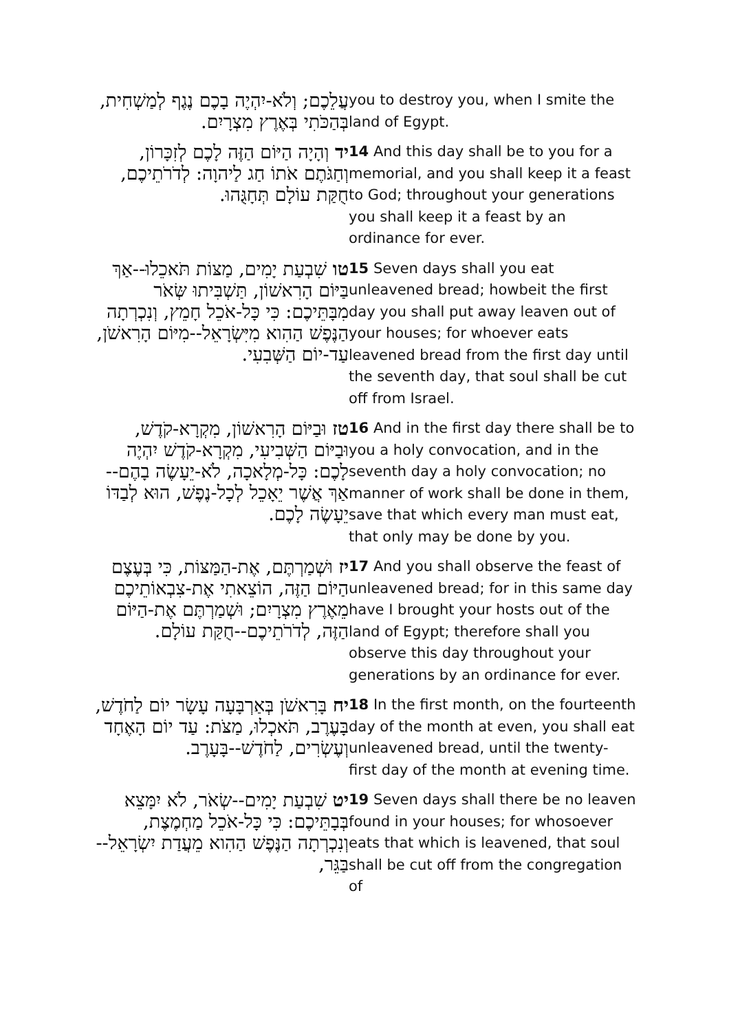| עֲלֵכֶם; וְלֹא-יִהְיֶה בָכֶם נֶגֶף לְמַשְׁחִית, בְּהַכֹּתִי בְּאֶרֶץ מִצְרָיִם. | you to destroy you, when I smite the land of Egypt. |
| יד וְהָיָה הַיּוֹם הַזֶּה לָכֶם לְזִכָּרוֹן, וְחַגֹּתֶם אֹתוֹ חַג לַיהוָה: לְדֹרֹתֵיכֶם, חֻקַּת עוֹלָם תְּחָגֻּהוּ. | 14 And this day shall be to you for a memorial, and you shall keep it a feast to God; throughout your generations you shall keep it a feast by an ordinance for ever. |
| טו שִׁבְעַת יָמִים, מַצּוֹת תֹּאכֵלוּ--אַךְ בַּיּוֹם הָרִאשׁוֹן, תַּשְׁבִּיתוּ שְּׂאֹר מִבָּתֵּיכֶם: כִּי כָּל-אֹכֵל חָמֵץ, וְנִכְרְתָה הַנֶּפֶשׁ הַהִוא מִיִּשְׂרָאֵל--מִיּוֹם הָרִאשֹׁן, עַד-יוֹם הַשְּׁבִעִי. | 15 Seven days shall you eat unleavened bread; howbeit the first day you shall put away leaven out of your houses; for whoever eats leavened bread from the first day until the seventh day, that soul shall be cut off from Israel. |
| טז וּבַיּוֹם הָרִאשׁוֹן, מִקְרָא-קֹדֶשׁ, וּבַיּוֹם הַשְּׁבִיעִי, מִקְרָא-קֹדֶשׁ יִהְיֶה לָכֶם: כָּל-מְלָאכָה, לֹא-יֵעָשֶׂה בָהֶם--אַךְ אֲשֶׁר יֵאָכֵל לְכָל-נֶפֶשׁ, הוּא לְבַדּוֹ יֵעָשֶׂה לָכֶם. | 16 And in the first day there shall be to you a holy convocation, and in the seventh day a holy convocation; no manner of work shall be done in them, save that which every man must eat, that only may be done by you. |
| יז וּשְׁמַרְתֶּם, אֶת-הַמַּצּוֹת, כִּי בְּעֶצֶם הַיּוֹם הַזֶּה, הוֹצֵאתִי אֶת-צִבְאוֹתֵיכֶם מֵאֶרֶץ מִצְרָיִם; וּשְׁמַרְתֶּם אֶת-הַיּוֹם הַזֶּה, לְדֹרֹתֵיכֶם--חֻקַּת עוֹלָם. | 17 And you shall observe the feast of unleavened bread; for in this same day have I brought your hosts out of the land of Egypt; therefore shall you observe this day throughout your generations by an ordinance for ever. |
| יח בָּרִאשֹׁן בְּאַרְבָּעָה עָשָׂר יוֹם לַחֹדֶשׁ, בָּעֶרֶב, תֹּאכְלוּ, מַצֹּת: עַד יוֹם הָאֶחָד וְעֶשְׂרִים, לַחֹדֶשׁ--בָּעָרֶב. | 18 In the first month, on the fourteenth day of the month at even, you shall eat unleavened bread, until the twenty-first day of the month at evening time. |
| יט שִׁבְעַת יָמִים--שְׂאֹר, לֹא יִמָּצֵא בְּבָתֵּיכֶם: כִּי כָּל-אֹכֵל מַחְמֶצֶת, וְנִכְרְתָה הַנֶּפֶשׁ הַהִוא מֵעֲדַת יִשְׂרָאֵל--בַּגֵּר, | 19 Seven days shall there be no leaven found in your houses; for whosoever eats that which is leavened, that soul shall be cut off from the congregation of |